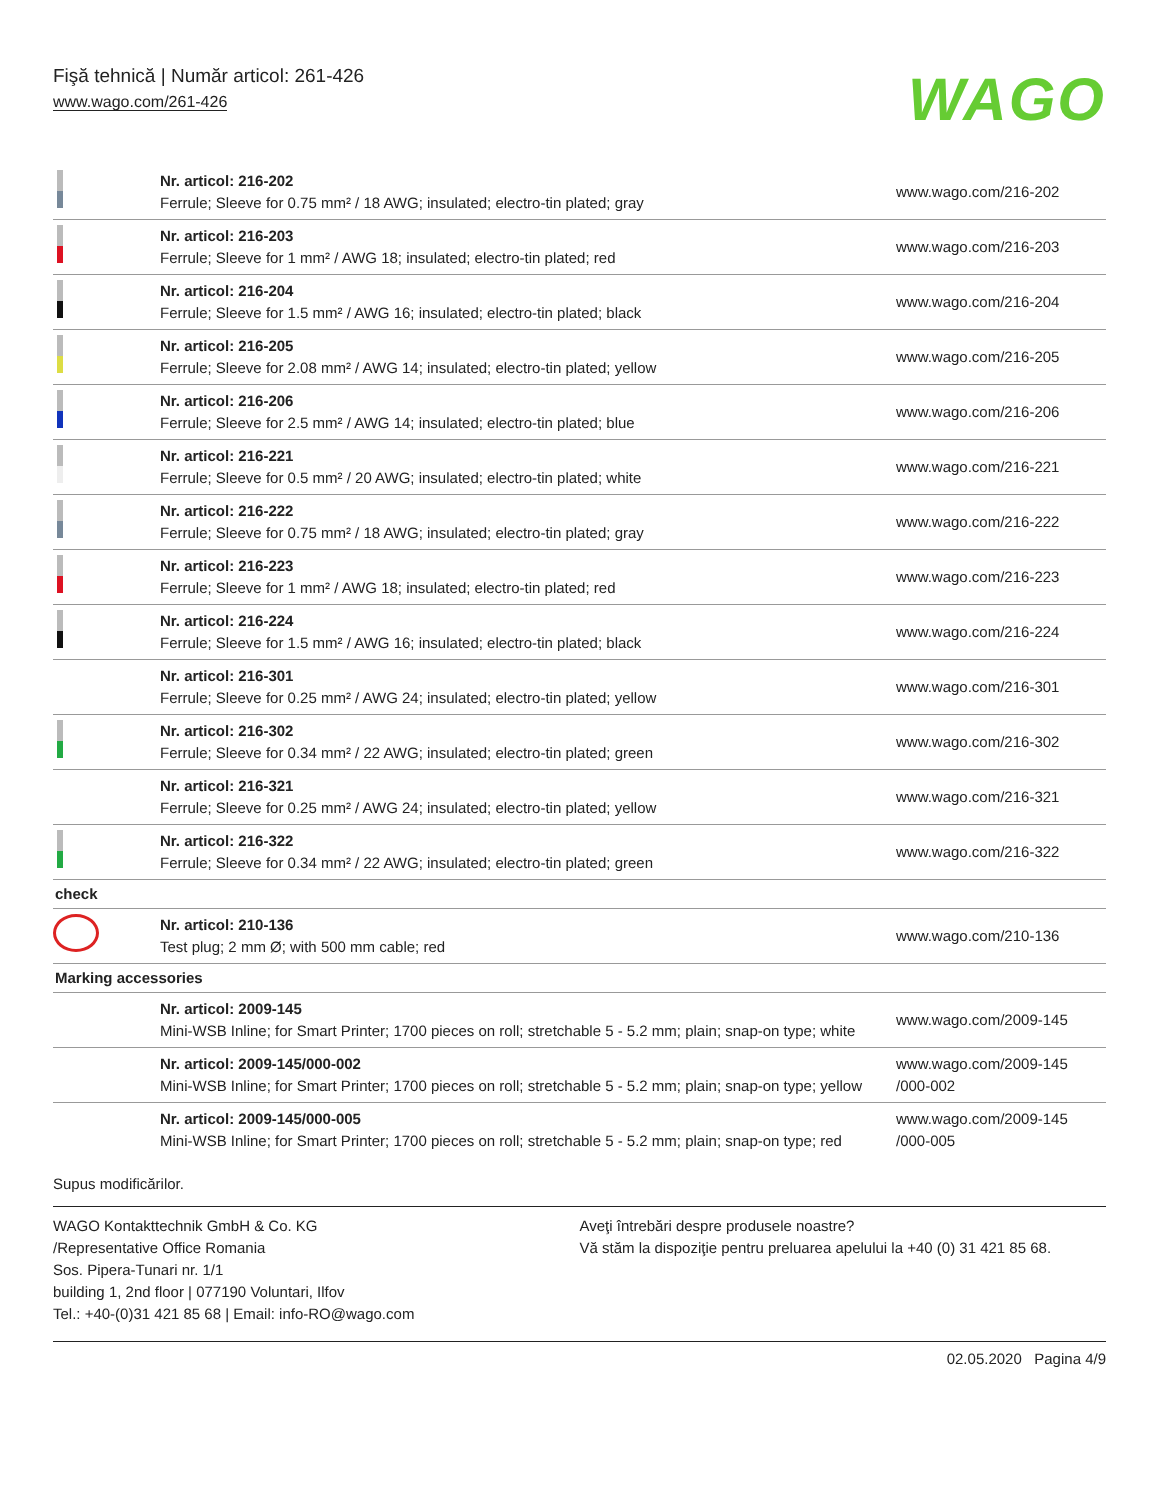Fişă tehnică | Număr articol: 261-426
www.wago.com/261-426
WAGO
| | Nr. articol: 216-202 Ferrule; Sleeve for 0.75 mm² / 18 AWG; insulated; electro-tin plated; gray | www.wago.com/216-202 |
| | Nr. articol: 216-203 Ferrule; Sleeve for 1 mm² / AWG 18; insulated; electro-tin plated; red | www.wago.com/216-203 |
| | Nr. articol: 216-204 Ferrule; Sleeve for 1.5 mm² / AWG 16; insulated; electro-tin plated; black | www.wago.com/216-204 |
| | Nr. articol: 216-205 Ferrule; Sleeve for 2.08 mm² / AWG 14; insulated; electro-tin plated; yellow | www.wago.com/216-205 |
| | Nr. articol: 216-206 Ferrule; Sleeve for 2.5 mm² / AWG 14; insulated; electro-tin plated; blue | www.wago.com/216-206 |
| | Nr. articol: 216-221 Ferrule; Sleeve for 0.5 mm² / 20 AWG; insulated; electro-tin plated; white | www.wago.com/216-221 |
| | Nr. articol: 216-222 Ferrule; Sleeve for 0.75 mm² / 18 AWG; insulated; electro-tin plated; gray | www.wago.com/216-222 |
| | Nr. articol: 216-223 Ferrule; Sleeve for 1 mm² / AWG 18; insulated; electro-tin plated; red | www.wago.com/216-223 |
| | Nr. articol: 216-224 Ferrule; Sleeve for 1.5 mm² / AWG 16; insulated; electro-tin plated; black | www.wago.com/216-224 |
| | Nr. articol: 216-301 Ferrule; Sleeve for 0.25 mm² / AWG 24; insulated; electro-tin plated; yellow | www.wago.com/216-301 |
| | Nr. articol: 216-302 Ferrule; Sleeve for 0.34 mm² / 22 AWG; insulated; electro-tin plated; green | www.wago.com/216-302 |
| | Nr. articol: 216-321 Ferrule; Sleeve for 0.25 mm² / AWG 24; insulated; electro-tin plated; yellow | www.wago.com/216-321 |
| | Nr. articol: 216-322 Ferrule; Sleeve for 0.34 mm² / 22 AWG; insulated; electro-tin plated; green | www.wago.com/216-322 |
| check | | |
| | Nr. articol: 210-136 Test plug; 2 mm Ø; with 500 mm cable; red | www.wago.com/210-136 |
| Marking accessories | | |
| | Nr. articol: 2009-145 Mini-WSB Inline; for Smart Printer; 1700 pieces on roll; stretchable 5 - 5.2 mm; plain; snap-on type; white | www.wago.com/2009-145 |
| | Nr. articol: 2009-145/000-002 Mini-WSB Inline; for Smart Printer; 1700 pieces on roll; stretchable 5 - 5.2 mm; plain; snap-on type; yellow | www.wago.com/2009-145 /000-002 |
| | Nr. articol: 2009-145/000-005 Mini-WSB Inline; for Smart Printer; 1700 pieces on roll; stretchable 5 - 5.2 mm; plain; snap-on type; red | www.wago.com/2009-145 /000-005 |
Supus modificărilor.
WAGO Kontakttechnik GmbH & Co. KG
/Representative Office Romania
Sos. Pipera-Tunari nr. 1/1
building 1, 2nd floor | 077190 Voluntari, Ilfov
Tel.: +40-(0)31 421 85 68 | Email: info-RO@wago.com
Aveţi întrebări despre produsele noastre?
Vă stăm la dispoziţie pentru preluarea apelului la +40 (0) 31 421 85 68.
02.05.2020 Pagina 4/9